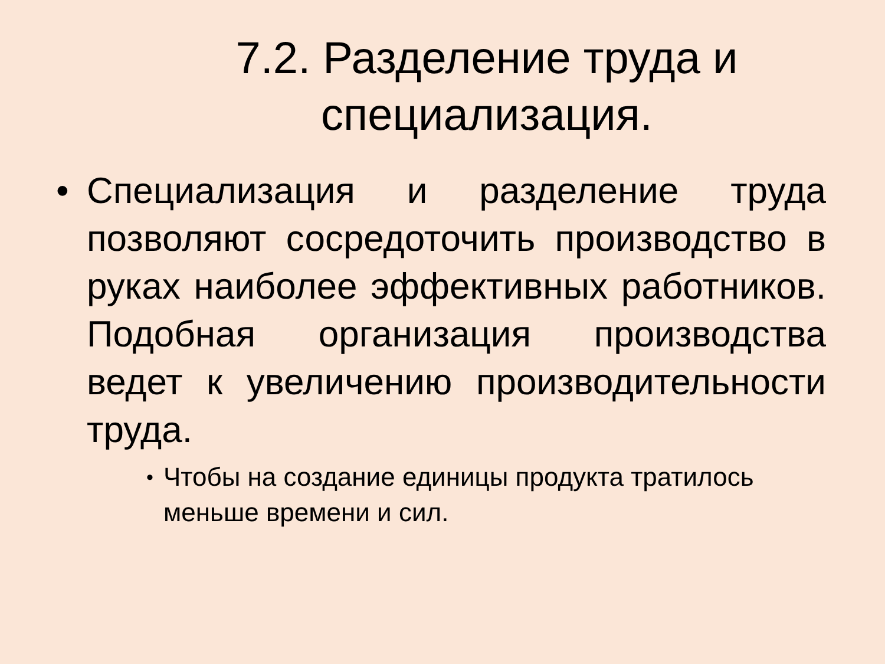7.2. Разделение труда и специализация.
• Специализация и разделение труда позволяют сосредоточить производство в руках наиболее эффективных работников. Подобная организация производства ведет к увеличению производительности труда.
•
Чтобы на создание единицы продукта тратилось меньше времени и сил.